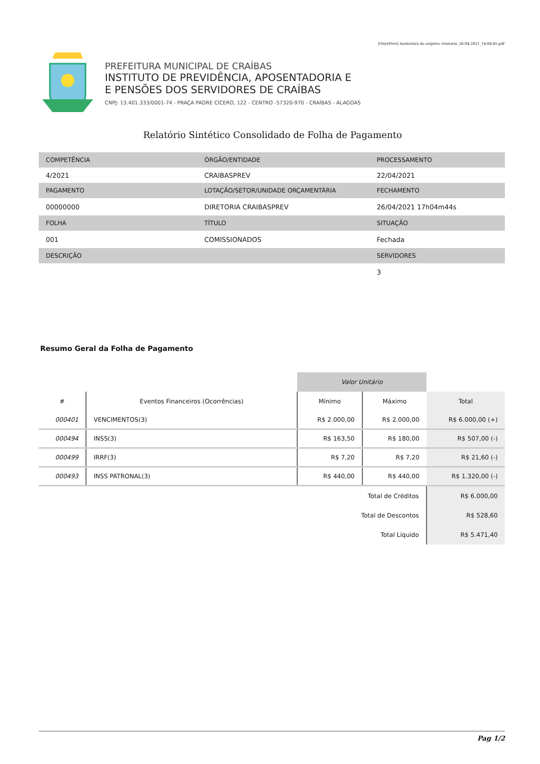[OnyxPrev] Assinatura do arquivo: relatorio_26-04-2021_14:04:45.pdf
PREFEITURA MUNICIPAL DE CRAÍBAS
INSTITUTO DE PREVIDÊNCIA, APOSENTADORIA E
E PENSÕES DOS SERVIDORES DE CRAÍBAS
CNPJ: 13.401.333/0001-74 - PRAÇA PADRE CÍCERO, 122 - CENTRO -57320-970 - CRAÍBAS - ALAGOAS
Relatório Sintético Consolidado de Folha de Pagamento
| COMPETÊNCIA | ÓRGÃO/ENTIDADE | PROCESSAMENTO |
| 4/2021 | CRAIBASPREV | 22/04/2021 |
| PAGAMENTO | LOTAÇÃO/SETOR/UNIDADE ORÇAMENTÁRIA | FECHAMENTO |
| 00000000 | DIRETORIA CRAIBASPREV | 26/04/2021 17h04m44s |
| FOLHA | TÍTULO | SITUAÇÃO |
| 001 | COMISSIONADOS | Fechada |
| DESCRIÇÃO | | SERVIDORES |
| | | 3 |
Resumo Geral da Folha de Pagamento
| | | Valor Unitário | | |
| --- | --- | --- | --- | --- |
| # | Eventos Financeiros (Ocorrências) | Mínimo | Máximo | Total |
| 000401 | VENCIMENTOS(3) | R$ 2.000,00 | R$ 2.000,00 | R$ 6.000,00 (+) |
| 000494 | INSS(3) | R$ 163,50 | R$ 180,00 | R$ 507,00 (-) |
| 000499 | IRRF(3) | R$ 7,20 | R$ 7,20 | R$ 21,60 (-) |
| 000493 | INSS PATRONAL(3) | R$ 440,00 | R$ 440,00 | R$ 1.320,00 (-) |
| Total de Créditos | | | | R$ 6.000,00 |
| Total de Descontos | | | | R$ 528,60 |
| Total Líquido | | | | R$ 5.471,40 |
Pag 1/2